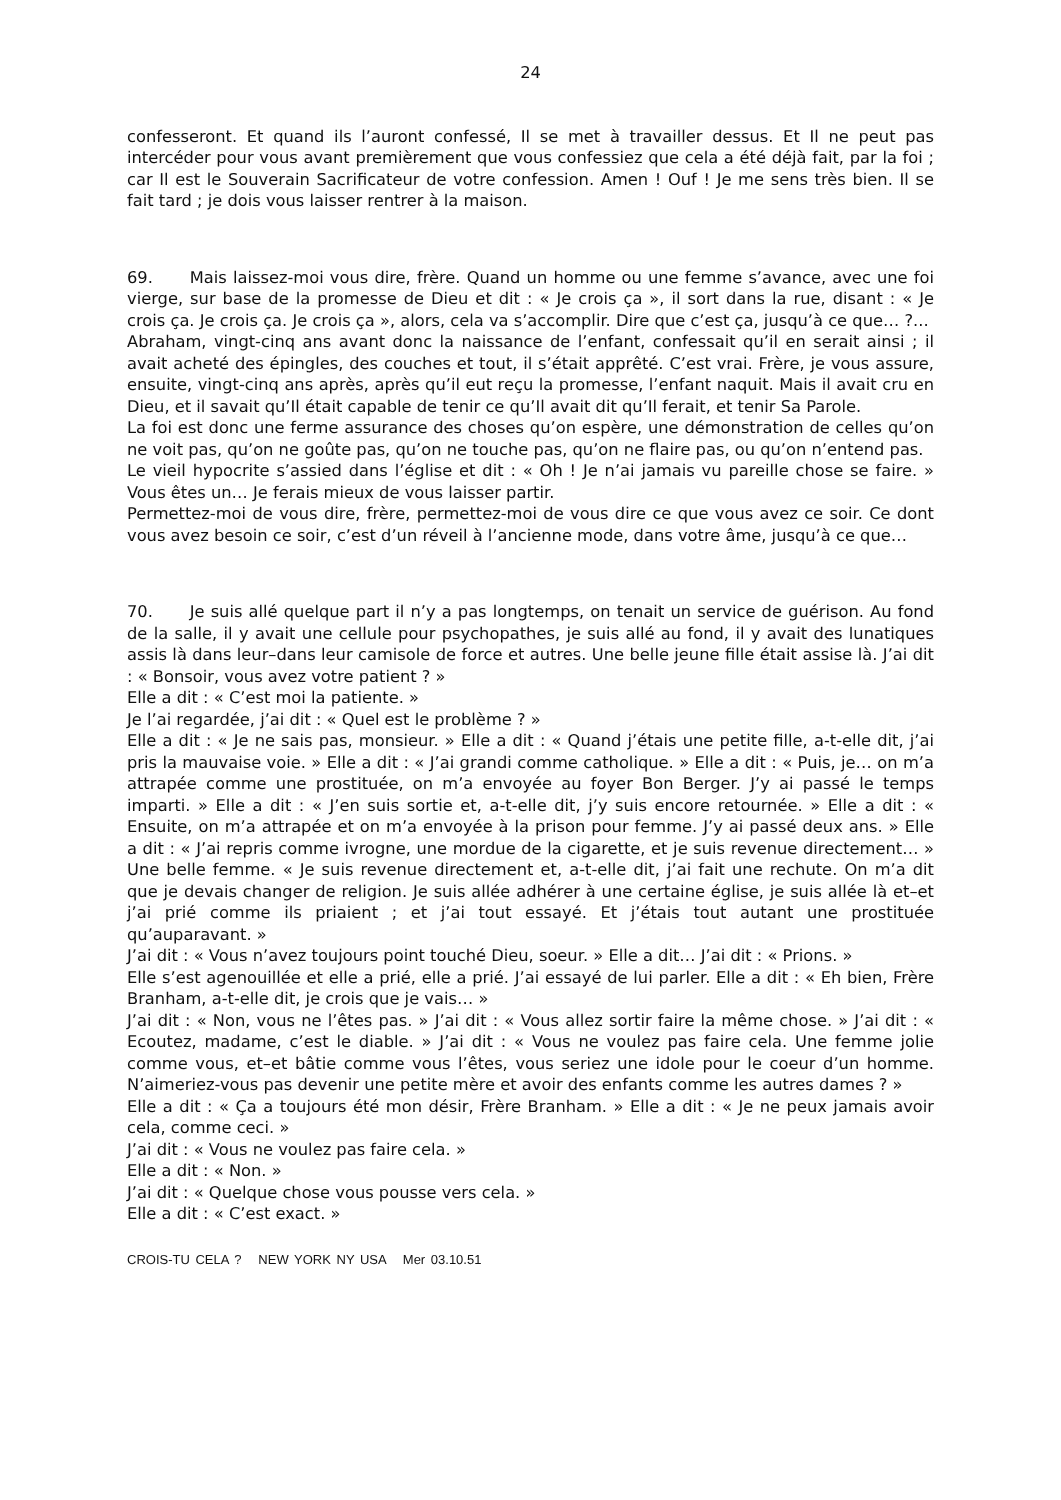24
confesseront. Et quand ils l’auront confessé, Il se met à travailler dessus. Et Il ne peut pas intercéder pour vous avant premièrement que vous confessiez que cela a été déjà fait, par la foi ; car Il est le Souverain Sacrificateur de votre confession. Amen ! Ouf ! Je me sens très bien. Il se fait tard ; je dois vous laisser rentrer à la maison.
69. Mais laissez-moi vous dire, frère. Quand un homme ou une femme s’avance, avec une foi vierge, sur base de la promesse de Dieu et dit : « Je crois ça », il sort dans la rue, disant : « Je crois ça. Je crois ça. Je crois ça », alors, cela va s’accomplir. Dire que c’est ça, jusqu’à ce que… ?...
Abraham, vingt-cinq ans avant donc la naissance de l’enfant, confessait qu’il en serait ainsi ; il avait acheté des épingles, des couches et tout, il s’était apprêté. C’est vrai. Frère, je vous assure, ensuite, vingt-cinq ans après, après qu’il eut reçu la promesse, l’enfant naquit. Mais il avait cru en Dieu, et il savait qu’Il était capable de tenir ce qu’Il avait dit qu’Il ferait, et tenir Sa Parole.
La foi est donc une ferme assurance des choses qu’on espère, une démonstration de celles qu’on ne voit pas, qu’on ne goûte pas, qu’on ne touche pas, qu’on ne flaire pas, ou qu’on n’entend pas.
Le vieil hypocrite s’assied dans l’église et dit : « Oh ! Je n’ai jamais vu pareille chose se faire. » Vous êtes un… Je ferais mieux de vous laisser partir.
Permettez-moi de vous dire, frère, permettez-moi de vous dire ce que vous avez ce soir. Ce dont vous avez besoin ce soir, c’est d’un réveil à l’ancienne mode, dans votre âme, jusqu’à ce que…
70. Je suis allé quelque part il n’y a pas longtemps, on tenait un service de guérison. Au fond de la salle, il y avait une cellule pour psychopathes, je suis allé au fond, il y avait des lunatiques assis là dans leur–dans leur camisole de force et autres. Une belle jeune fille était assise là. J’ai dit : « Bonsoir, vous avez votre patient ? »
Elle a dit : « C’est moi la patiente. »
Je l’ai regardée, j’ai dit : « Quel est le problème ? »
Elle a dit : « Je ne sais pas, monsieur. » Elle a dit : « Quand j’étais une petite fille, a-t-elle dit, j’ai pris la mauvaise voie. » Elle a dit : « J’ai grandi comme catholique. » Elle a dit : « Puis, je… on m’a attrapée comme une prostituée, on m’a envoyée au foyer Bon Berger. J’y ai passé le temps imparti. » Elle a dit : « J’en suis sortie et, a-t-elle dit, j’y suis encore retournée. » Elle a dit : « Ensuite, on m’a attrapée et on m’a envoyée à la prison pour femme. J’y ai passé deux ans. » Elle a dit : « J’ai repris comme ivrogne, une mordue de la cigarette, et je suis revenue directement… » Une belle femme. « Je suis revenue directement et, a-t-elle dit, j’ai fait une rechute. On m’a dit que je devais changer de religion. Je suis allée adhérer à une certaine église, je suis allée là et–et j’ai prié comme ils priaient ; et j’ai tout essayé. Et j’étais tout autant une prostituée qu’auparavant. »
J’ai dit : « Vous n’avez toujours point touché Dieu, soeur. » Elle a dit… J’ai dit : « Prions. »
Elle s’est agenouillée et elle a prié, elle a prié. J’ai essayé de lui parler. Elle a dit : « Eh bien, Frère Branham, a-t-elle dit, je crois que je vais… »
J’ai dit : « Non, vous ne l’êtes pas. » J’ai dit : « Vous allez sortir faire la même chose. » J’ai dit : « Ecoutez, madame, c’est le diable. » J’ai dit : « Vous ne voulez pas faire cela. Une femme jolie comme vous, et–et bâtie comme vous l’êtes, vous seriez une idole pour le coeur d’un homme. N’aimeriez-vous pas devenir une petite mère et avoir des enfants comme les autres dames ? »
Elle a dit : « Ça a toujours été mon désir, Frère Branham. » Elle a dit : « Je ne peux jamais avoir cela, comme ceci. »
J’ai dit : « Vous ne voulez pas faire cela. »
Elle a dit : « Non. »
J’ai dit : « Quelque chose vous pousse vers cela. »
Elle a dit : « C’est exact. »
CROIS-TU CELA ? NEW YORK NY USA Mer 03.10.51